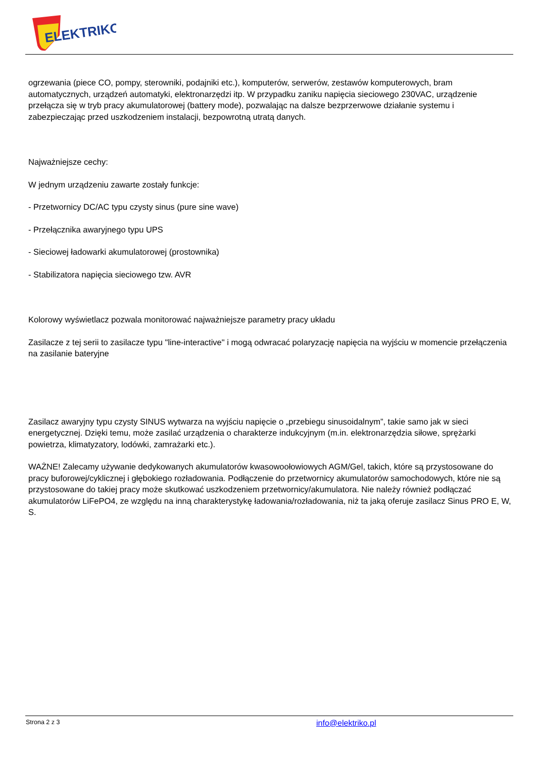ELEKTRIKO
ogrzewania (piece CO, pompy, sterowniki, podajniki etc.), komputerów, serwerów, zestawów komputerowych, bram automatycznych, urządzeń automatyki, elektronarzędzi itp. W przypadku zaniku napięcia sieciowego 230VAC, urządzenie przełącza się w tryb pracy akumulatorowej (battery mode), pozwalając na dalsze bezprzerwowe działanie systemu i zabezpieczając przed uszkodzeniem instalacji, bezpowrotną utratą danych.
Najważniejsze cechy:
W jednym urządzeniu zawarte zostały funkcje:
- Przetwornicy DC/AC typu czysty sinus (pure sine wave)
- Przełącznika awaryjnego typu UPS
- Sieciowej ładowarki akumulatorowej (prostownika)
- Stabilizatora napięcia sieciowego tzw. AVR
Kolorowy wyświetlacz pozwala monitorować najważniejsze parametry pracy układu
Zasilacze z tej serii to zasilacze typu "line-interactive" i mogą odwracać polaryzację napięcia na wyjściu w momencie przełączenia na zasilanie bateryjne
Zasilacz awaryjny typu czysty SINUS wytwarza na wyjściu napięcie o „przebiegu sinusoidalnym”, takie samo jak w sieci energetycznej. Dzięki temu, może zasilać urządzenia o charakterze indukcyjnym (m.in. elektronarzędzia siłowe, sprężarki powietrza, klimatyzatory, lodówki, zamrażarki etc.).
WAŻNE! Zalecamy używanie dedykowanych akumulatorów kwasowoołowiowych AGM/Gel, takich, które są przystosowane do pracy buforowej/cyklicznej i głębokiego rozładowania. Podłączenie do przetwornicy akumulatorów samochodowych, które nie są przystosowane do takiej pracy może skutkować uszkodzeniem przetwornicy/akumulatora. Nie należy również podłączać akumulatorów LiFePO4, ze względu na inną charakterystykę ładowania/rozładowania, niż ta jaką oferuje zasilacz Sinus PRO E, W, S.
Strona 2 z 3 info@elektriko.pl